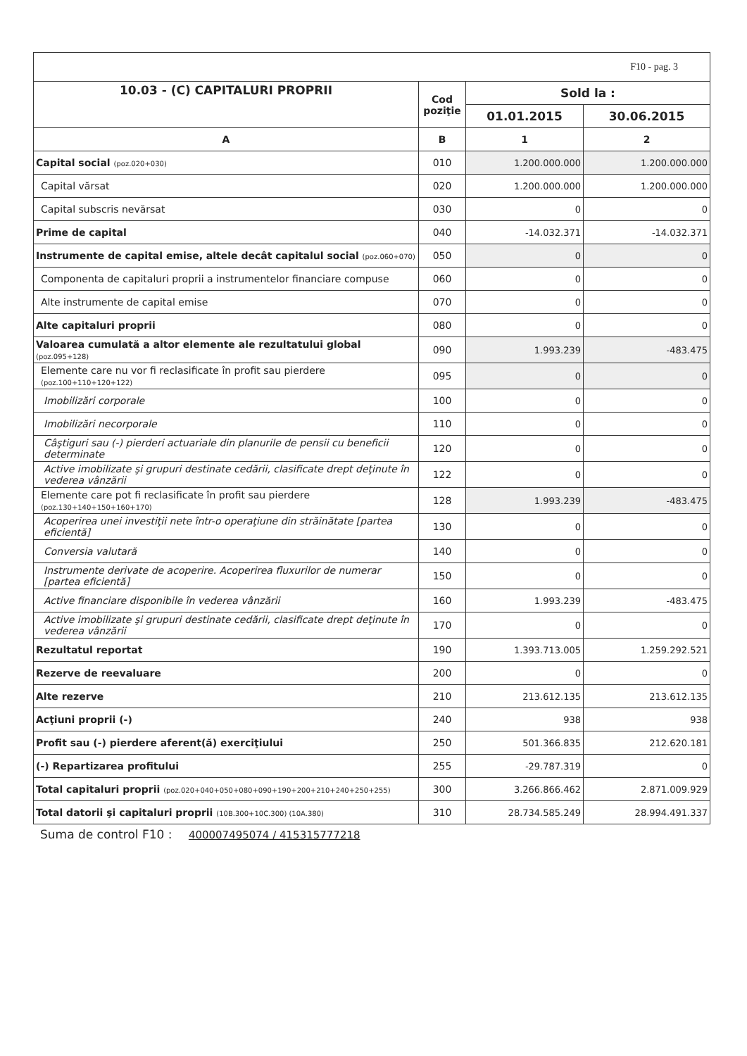| F10 - pag. 3 | | | |
| 10.03 - (C) CAPITALURI PROPRII | Cod poziţie | Sold la : | |
| | | 01.01.2015 | 30.06.2015 |
| A | B | 1 | 2 |
| Capital social (poz.020+030) | 010 | 1.200.000.000 | 1.200.000.000 |
| Capital vărsat | 020 | 1.200.000.000 | 1.200.000.000 |
| Capital subscris nevărsat | 030 | 0 | 0 |
| Prime de capital | 040 | -14.032.371 | -14.032.371 |
| Instrumente de capital emise, altele decât capitalul social (poz.060+070) | 050 | 0 | 0 |
| Componenta de capitaluri proprii a instrumentelor financiare compuse | 060 | 0 | 0 |
| Alte instrumente de capital emise | 070 | 0 | 0 |
| Alte capitaluri proprii | 080 | 0 | 0 |
| Valoarea cumulată a altor elemente ale rezultatului global (poz.095+128) | 090 | 1.993.239 | -483.475 |
| Elemente care nu vor fi reclasificate în profit sau pierdere (poz.100+110+120+122) | 095 | 0 | 0 |
| Imobilizări corporale | 100 | 0 | 0 |
| Imobilizări necorporale | 110 | 0 | 0 |
| Câştiguri sau (-) pierderi actuariale din planurile de pensii cu beneficii determinate | 120 | 0 | 0 |
| Active imobilizate şi grupuri destinate cedării, clasificate drept deţinute în vederea vânzării | 122 | 0 | 0 |
| Elemente care pot fi reclasificate în profit sau pierdere (poz.130+140+150+160+170) | 128 | 1.993.239 | -483.475 |
| Acoperirea unei investiţii nete într-o operaţiune din străinătate [partea eficientă] | 130 | 0 | 0 |
| Conversia valutară | 140 | 0 | 0 |
| Instrumente derivate de acoperire. Acoperirea fluxurilor de numerar [partea eficientă] | 150 | 0 | 0 |
| Active financiare disponibile în vederea vânzării | 160 | 1.993.239 | -483.475 |
| Active imobilizate şi grupuri destinate cedării, clasificate drept deţinute în vederea vânzării | 170 | 0 | 0 |
| Rezultatul reportat | 190 | 1.393.713.005 | 1.259.292.521 |
| Rezerve de reevaluare | 200 | 0 | 0 |
| Alte rezerve | 210 | 213.612.135 | 213.612.135 |
| Acţiuni proprii (-) | 240 | 938 | 938 |
| Profit sau (-) pierdere aferent(ă) exerciţiului | 250 | 501.366.835 | 212.620.181 |
| (-) Repartizarea profitului | 255 | -29.787.319 | 0 |
| Total capitaluri proprii (poz.020+040+050+080+090+190+200+210+240+250+255) | 300 | 3.266.866.462 | 2.871.009.929 |
| Total datorii şi capitaluri proprii (10B.300+10C.300) (10A.380) | 310 | 28.734.585.249 | 28.994.491.337 |
Suma de control F10 : 400007495074 / 415315777218